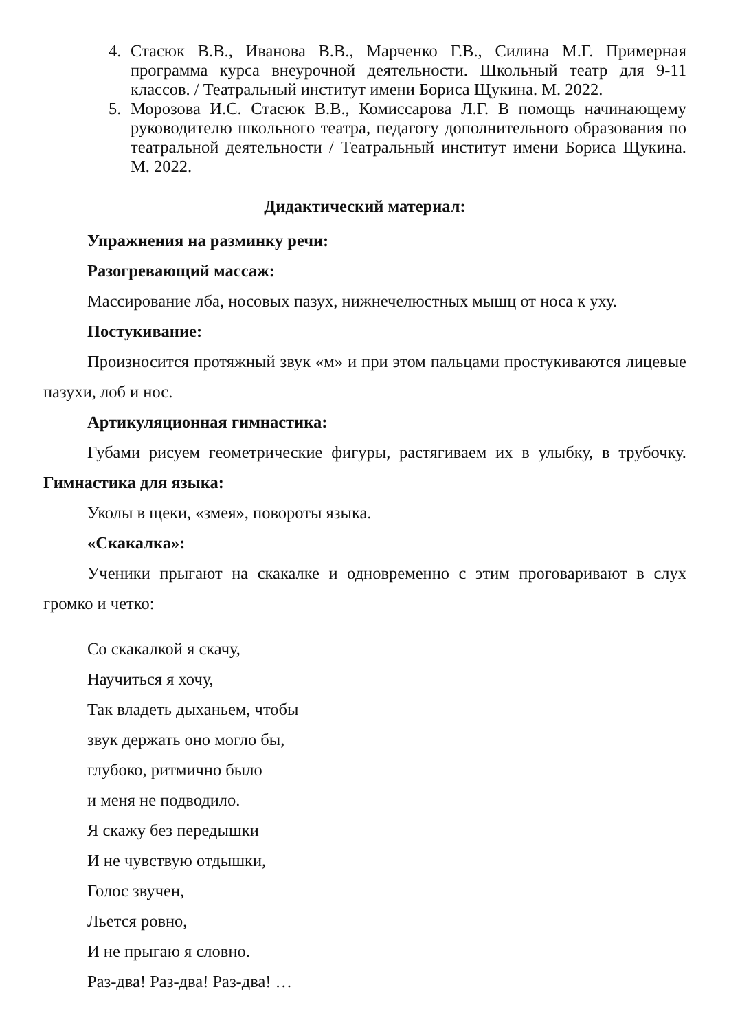4. Стасюк В.В., Иванова В.В., Марченко Г.В., Силина М.Г. Примерная программа курса внеурочной деятельности. Школьный театр для 9-11 классов. / Театральный институт имени Бориса Щукина. М. 2022.
5. Морозова И.С. Стасюк В.В., Комиссарова Л.Г. В помощь начинающему руководителю школьного театра, педагогу дополнительного образования по театральной деятельности / Театральный институт имени Бориса Щукина. М. 2022.
Дидактический материал:
Упражнения на разминку речи:
Разогревающий массаж:
Массирование лба, носовых пазух, нижнечелюстных мышц от носа к уху.
Постукивание:
Произносится протяжный звук «м» и при этом пальцами простукиваются лицевые пазухи, лоб и нос.
Артикуляционная гимнастика:
Губами рисуем геометрические фигуры, растягиваем их в улыбку, в трубочку. Гимнастика для языка:
Уколы в щеки, «змея», повороты языка.
«Скакалка»:
Ученики прыгают на скакалке и одновременно с этим проговаривают в слух громко и четко:
Со скакалкой я скачу,
Научиться я хочу,
Так владеть дыханьем, чтобы
звук держать оно могло бы,
глубоко, ритмично было
и меня не подводило.
Я скажу без передышки
И не чувствую отдышки,
Голос звучен,
Льется ровно,
И не прыгаю я словно.
Раз-два! Раз-два! Раз-два! …